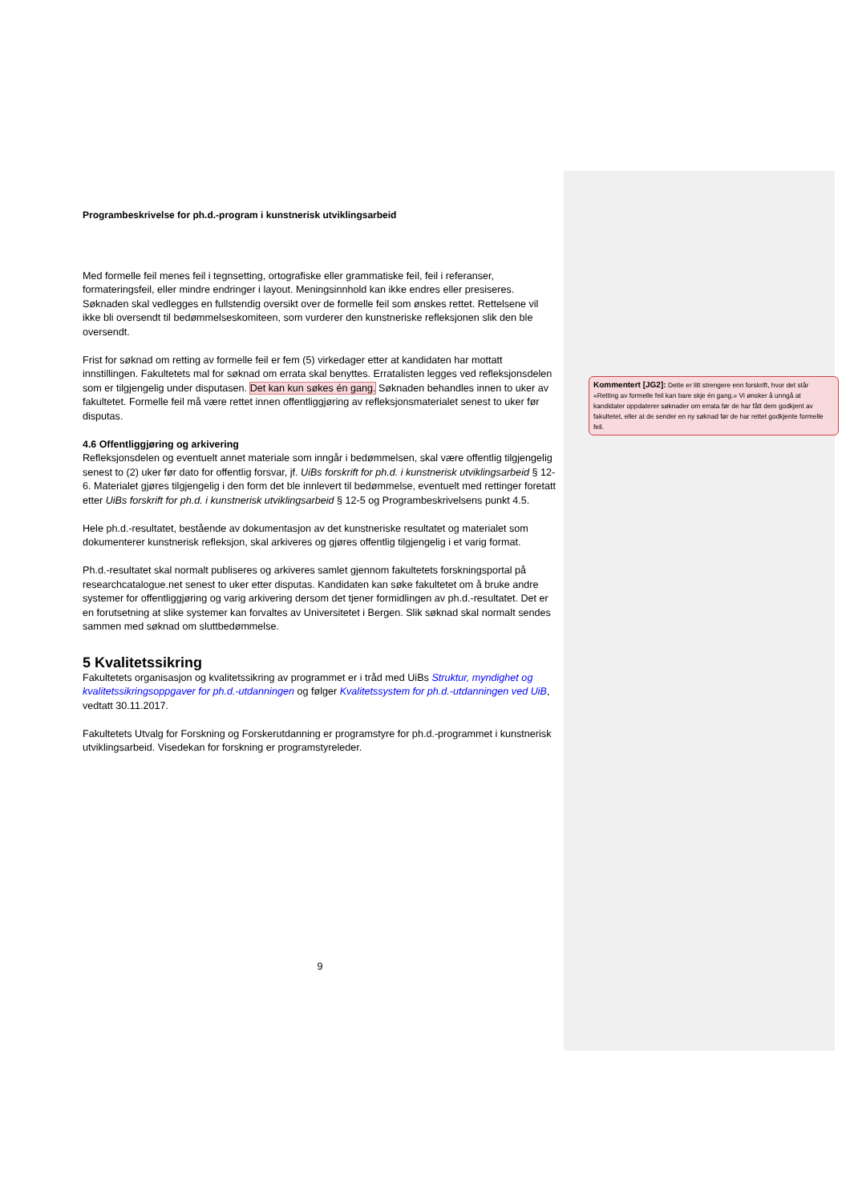Programbeskrivelse for ph.d.-program i kunstnerisk utviklingsarbeid
Med formelle feil menes feil i tegnsetting, ortografiske eller grammatiske feil, feil i referanser, formateringsfeil, eller mindre endringer i layout. Meningsinnhold kan ikke endres eller presiseres. Søknaden skal vedlegges en fullstendig oversikt over de formelle feil som ønskes rettet. Rettelsene vil ikke bli oversendt til bedømmelseskomiteen, som vurderer den kunstneriske refleksjonen slik den ble oversendt.
Frist for søknad om retting av formelle feil er fem (5) virkedager etter at kandidaten har mottatt innstillingen. Fakultetets mal for søknad om errata skal benyttes. Erratalisten legges ved refleksjonsdelen som er tilgjengelig under disputasen. Det kan kun søkes én gang. Søknaden behandles innen to uker av fakultetet. Formelle feil må være rettet innen offentliggjøring av refleksjonsmaterialet senest to uker før disputas.
4.6 Offentliggjøring og arkivering
Refleksjonsdelen og eventuelt annet materiale som inngår i bedømmelsen, skal være offentlig tilgjengelig senest to (2) uker før dato for offentlig forsvar, jf. UiBs forskrift for ph.d. i kunstnerisk utviklingsarbeid § 12-6. Materialet gjøres tilgjengelig i den form det ble innlevert til bedømmelse, eventuelt med rettinger foretatt etter UiBs forskrift for ph.d. i kunstnerisk utviklingsarbeid § 12-5 og Programbeskrivelsens punkt 4.5.
Hele ph.d.-resultatet, bestående av dokumentasjon av det kunstneriske resultatet og materialet som dokumenterer kunstnerisk refleksjon, skal arkiveres og gjøres offentlig tilgjengelig i et varig format.
Ph.d.-resultatet skal normalt publiseres og arkiveres samlet gjennom fakultetets forskningsportal på researchcatalogue.net senest to uker etter disputas. Kandidaten kan søke fakultetet om å bruke andre systemer for offentliggjøring og varig arkivering dersom det tjener formidlingen av ph.d.-resultatet. Det er en forutsetning at slike systemer kan forvaltes av Universitetet i Bergen. Slik søknad skal normalt sendes sammen med søknad om sluttbedømmelse.
5 Kvalitetssikring
Fakultetets organisasjon og kvalitetssikring av programmet er i tråd med UiBs Struktur, myndighet og kvalitetssikringsoppgaver for ph.d.-utdanningen og følger Kvalitetssystem for ph.d.-utdanningen ved UiB, vedtatt 30.11.2017.
Fakultetets Utvalg for Forskning og Forskerutdanning er programstyre for ph.d.-programmet i kunstnerisk utviklingsarbeid. Visedekan for forskning er programstyreleder.
9
Kommentert [JG2]: Dette er litt strengere enn forskrift, hvor det står «Retting av formelle feil kan bare skje én gang.» Vi ønsker å unngå at kandidater oppdaterer søknader om errata før de har fått dem godkjent av fakultetet, eller at de sender en ny søknad før de har rettet godkjente formelle feil.